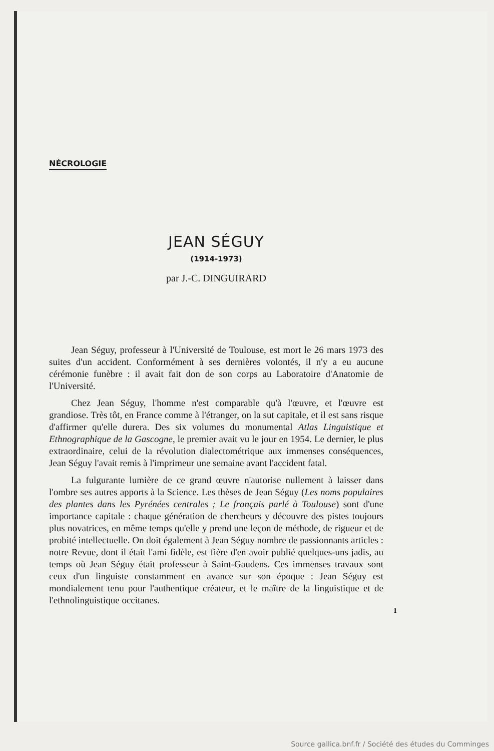NÉCROLOGIE
JEAN SÉGUY
(1914-1973)
par J.-C. DINGUIRARD
Jean Séguy, professeur à l'Université de Toulouse, est mort le 26 mars 1973 des suites d'un accident. Conformément à ses dernières volontés, il n'y a eu aucune cérémonie funèbre : il avait fait don de son corps au Laboratoire d'Anatomie de l'Université.
Chez Jean Séguy, l'homme n'est comparable qu'à l'œuvre, et l'œuvre est grandiose. Très tôt, en France comme à l'étranger, on la sut capitale, et il est sans risque d'affirmer qu'elle durera. Des six volumes du monumental Atlas Linguistique et Ethnographique de la Gascogne, le premier avait vu le jour en 1954. Le dernier, le plus extraordinaire, celui de la révolution dialectométrique aux immenses conséquences, Jean Séguy l'avait remis à l'imprimeur une semaine avant l'accident fatal.
La fulgurante lumière de ce grand œuvre n'autorise nullement à laisser dans l'ombre ses autres apports à la Science. Les thèses de Jean Séguy (Les noms populaires des plantes dans les Pyrénées centrales ; Le français parlé à Toulouse) sont d'une importance capitale : chaque génération de chercheurs y découvre des pistes toujours plus novatrices, en même temps qu'elle y prend une leçon de méthode, de rigueur et de probité intellectuelle. On doit également à Jean Séguy nombre de passionnants articles : notre Revue, dont il était l'ami fidèle, est fière d'en avoir publié quelques-uns jadis, au temps où Jean Séguy était professeur à Saint-Gaudens. Ces immenses travaux sont ceux d'un linguiste constamment en avance sur son époque : Jean Séguy est mondialement tenu pour l'authentique créateur, et le maître de la linguistique et de l'ethnolinguistique occitanes.
1
Source gallica.bnf.fr / Société des études du Comminges